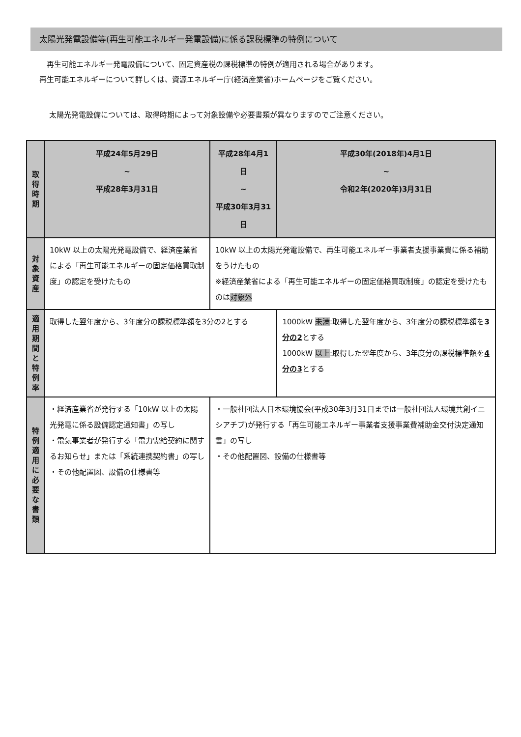太陽光発電設備等(再生可能エネルギー発電設備)に係る課税標準の特例について
　再生可能エネルギー発電設備について、固定資産税の課税標準の特例が適用される場合があります。
再生可能エネルギーについて詳しくは、資源エネルギー庁(経済産業省)ホームページをご覧ください。
太陽光発電設備については、取得時期によって対象設備や必要書類が異なりますのでご注意ください。
| 取得時期 | 平成24年5月29日 ~ 平成28年3月31日 | 平成28年4月1日 ~ 平成30年3月31日 | 平成30年(2018年)4月1日 ~ 令和2年(2020年)3月31日 |
| 対象資産 | 10kW 以上の太陽光発電設備で、経済産業省による「再生可能エネルギーの固定価格買取制度」の認定を受けたもの | 10kW 以上の太陽光発電設備で、再生可能エネルギー事業者支援事業費に係る補助をうけたもの ※経済産業省による「再生可能エネルギーの固定価格買取制度」の認定を受けたものは 対象外 | |
| 適用期間と特例率 | 取得した翌年度から、3年度分の課税標準額を3分の2とする | | 1000kW 未満 :取得した翌年度から、3年度分の課税標準額を 3分の2 とする 1000kW 以上 :取得した翌年度から、3年度分の課税標準額を 4分の3 とする |
| 特例適用に必要な書類 | ・経済産業省が発行する「10kW 以上の太陽光発電に係る設備認定通知書」の写し ・電気事業者が発行する「電力需給契約に関するお知らせ」または「系統連携契約書」の写し ・その他配置図、設備の仕様書等 | ・一般社団法人日本環境協会(平成30年3月31日までは一般社団法人環境共創イニシアチブ)が発行する「再生可能エネルギー事業者支援事業費補助金交付決定通知書」の写し ・その他配置図、設備の仕様書等 | |